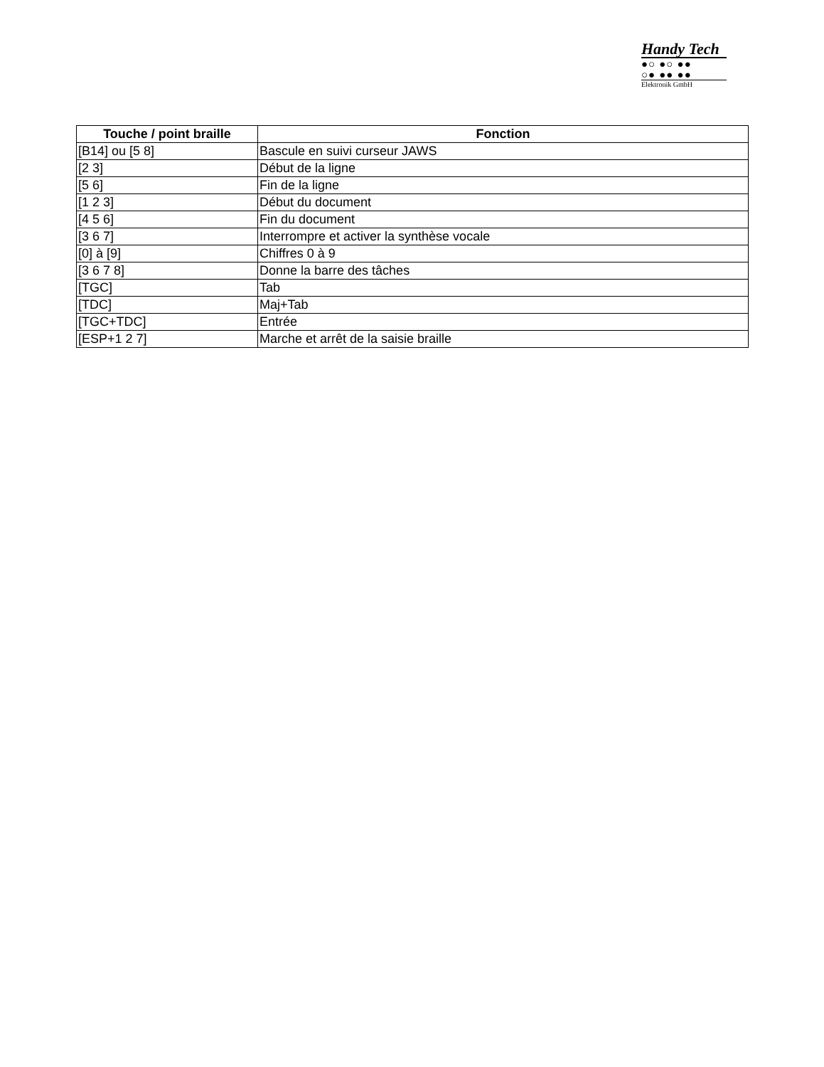Handy Tech
●○ ●○ ●●
○● ●● ●●
Elektronik GmbH
| Touche / point braille | Fonction |
| --- | --- |
| [B14] ou [5 8] | Bascule en suivi curseur JAWS |
| [2 3] | Début de la ligne |
| [5 6] | Fin de la ligne |
| [1 2 3] | Début du document |
| [4 5 6] | Fin du document |
| [3 6 7] | Interrompre et activer la synthèse vocale |
| [0] à [9] | Chiffres 0 à 9 |
| [3 6 7 8] | Donne la barre des tâches |
| [TGC] | Tab |
| [TDC] | Maj+Tab |
| [TGC+TDC] | Entrée |
| [ESP+1 2 7] | Marche et arrêt de la saisie braille |